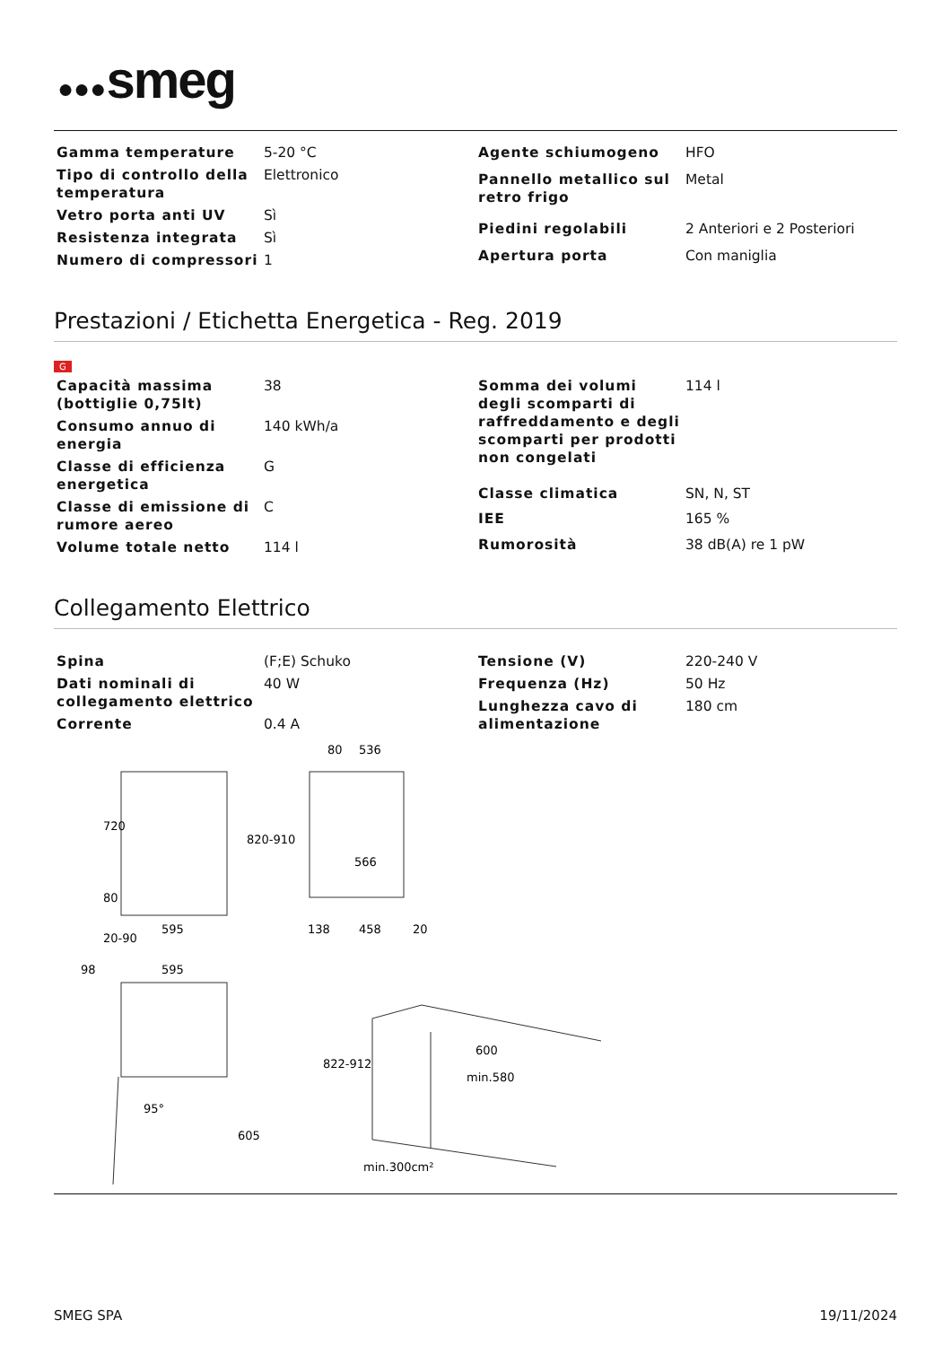●●●smeg
| Gamma temperature | 5-20 °C |
| Tipo di controllo della temperatura | Elettronico |
| Vetro porta anti UV | Sì |
| Resistenza integrata | Sì |
| Numero di compressori | 1 |
| Agente schiumogeno | HFO |
| Pannello metallico sul retro frigo | Metal |
| Piedini regolabili | 2 Anteriori e 2 Posteriori |
| Apertura porta | Con maniglia |
Prestazioni / Etichetta Energetica - Reg. 2019
G
| Capacità massima (bottiglie 0,75lt) | 38 |
| Consumo annuo di energia | 140 kWh/a |
| Classe di efficienza energetica | G |
| Classe di emissione di rumore aereo | C |
| Volume totale netto | 114 l |
| Somma dei volumi degli scomparti di raffreddamento e degli scomparti per prodotti non congelati | 114 l |
| Classe climatica | SN, N, ST |
| IEE | 165 % |
| Rumorosità | 38 dB(A) re 1 pW |
Collegamento Elettrico
| Spina | (F;E) Schuko |
| Dati nominali di collegamento elettrico | 40 W |
| Corrente | 0.4 A |
| Tensione (V) | 220-240 V |
| Frequenza (Hz) | 50 Hz |
| Lunghezza cavo di alimentazione | 180 cm |
595
536
80
566
458
138
20
720
820-910
80
20-90
98
595
95°
605
822-912
600
min.580
min.300cm²
SMEG SPA 19/11/2024